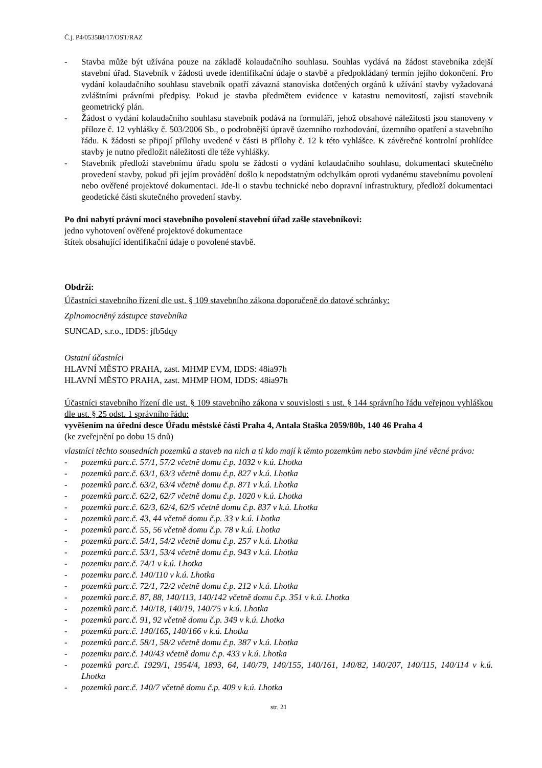Č.j. P4/053588/17/OST/RAZ
- Stavba může být užívána pouze na základě kolaudačního souhlasu. Souhlas vydává na žádost stavebníka zdejší stavební úřad. Stavebník v žádosti uvede identifikační údaje o stavbě a předpokládaný termín jejího dokončení. Pro vydání kolaudačního souhlasu stavebník opatří závazná stanoviska dotčených orgánů k užívání stavby vyžadovaná zvláštními právními předpisy. Pokud je stavba předmětem evidence v katastru nemovitostí, zajistí stavebník geometrický plán.
- Žádost o vydání kolaudačního souhlasu stavebník podává na formuláři, jehož obsahové náležitosti jsou stanoveny v příloze č. 12 vyhlášky č. 503/2006 Sb., o podrobnější úpravě územního rozhodování, územního opatření a stavebního řádu. K žádosti se připojí přílohy uvedené v části B přílohy č. 12 k této vyhlášce. K závěrečné kontrolní prohlídce stavby je nutno předložit náležitosti dle téže vyhlášky.
- Stavebník předloží stavebnímu úřadu spolu se žádostí o vydání kolaudačního souhlasu, dokumentaci skutečného provedení stavby, pokud při jejím provádění došlo k nepodstatným odchylkám oproti vydanému stavebnímu povolení nebo ověřené projektové dokumentaci. Jde-li o stavbu technické nebo dopravní infrastruktury, předloží dokumentaci geodetické části skutečného provedení stavby.
Po dni nabytí právní moci stavebního povolení stavební úřad zašle stavebníkovi:
jedno vyhotovení ověřené projektové dokumentace
štítek obsahující identifikační údaje o povolené stavbě.
Obdrží:
Účastníci stavebního řízení dle ust. § 109 stavebního zákona doporučeně do datové schránky:
Zplnomocněný zástupce stavebníka
SUNCAD, s.r.o., IDDS: jfb5dqy
Ostatní účastníci
HLAVNÍ MĚSTO PRAHA, zast. MHMP EVM, IDDS: 48ia97h
HLAVNÍ MĚSTO PRAHA, zast. MHMP HOM, IDDS: 48ia97h
Účastníci stavebního řízení dle ust. § 109 stavebního zákona v souvislosti s ust. § 144 správního řádu veřejnou vyhláškou dle ust. § 25 odst. 1 správního řádu:
vyvěšením na úřední desce Úřadu městské části Praha 4, Antala Staška 2059/80b, 140 46 Praha 4
(ke zveřejnění po dobu 15 dnů)
vlastníci těchto sousedních pozemků a staveb na nich a ti kdo mají k těmto pozemkům nebo stavbám jiné věcné právo:
- pozemků parc.č. 57/1, 57/2 včetně domu č.p. 1032 v k.ú. Lhotka
- pozemků parc.č. 63/1, 63/3 včetně domu č.p. 827 v k.ú. Lhotka
- pozemků parc.č. 63/2, 63/4 včetně domu č.p. 871 v k.ú. Lhotka
- pozemků parc.č. 62/2, 62/7 včetně domu č.p. 1020 v k.ú. Lhotka
- pozemků parc.č. 62/3, 62/4, 62/5 včetně domu č.p. 837 v k.ú. Lhotka
- pozemků parc.č. 43, 44 včetně domu č.p. 33 v k.ú. Lhotka
- pozemků parc.č. 55, 56 včetně domu č.p. 78 v k.ú. Lhotka
- pozemků parc.č. 54/1, 54/2 včetně domu č.p. 257 v k.ú. Lhotka
- pozemků parc.č. 53/1, 53/4 včetně domu č.p. 943 v k.ú. Lhotka
- pozemku parc.č. 74/1 v k.ú. Lhotka
- pozemku parc.č. 140/110 v k.ú. Lhotka
- pozemků parc.č. 72/1, 72/2 včetně domu č.p. 212 v k.ú. Lhotka
- pozemků parc.č. 87, 88, 140/113, 140/142 včetně domu č.p. 351 v k.ú. Lhotka
- pozemků parc.č. 140/18, 140/19, 140/75 v k.ú. Lhotka
- pozemků parc.č. 91, 92 včetně domu č.p. 349 v k.ú. Lhotka
- pozemků parc.č. 140/165, 140/166 v k.ú. Lhotka
- pozemků parc.č. 58/1, 58/2 včetně domu č.p. 387 v k.ú. Lhotka
- pozemku parc.č. 140/43 včetně domu č.p. 433 v k.ú. Lhotka
- pozemků parc.č. 1929/1, 1954/4, 1893, 64, 140/79, 140/155, 140/161, 140/82, 140/207, 140/115, 140/114 v k.ú. Lhotka
- pozemků parc.č. 140/7 včetně domu č.p. 409 v k.ú. Lhotka
str. 21